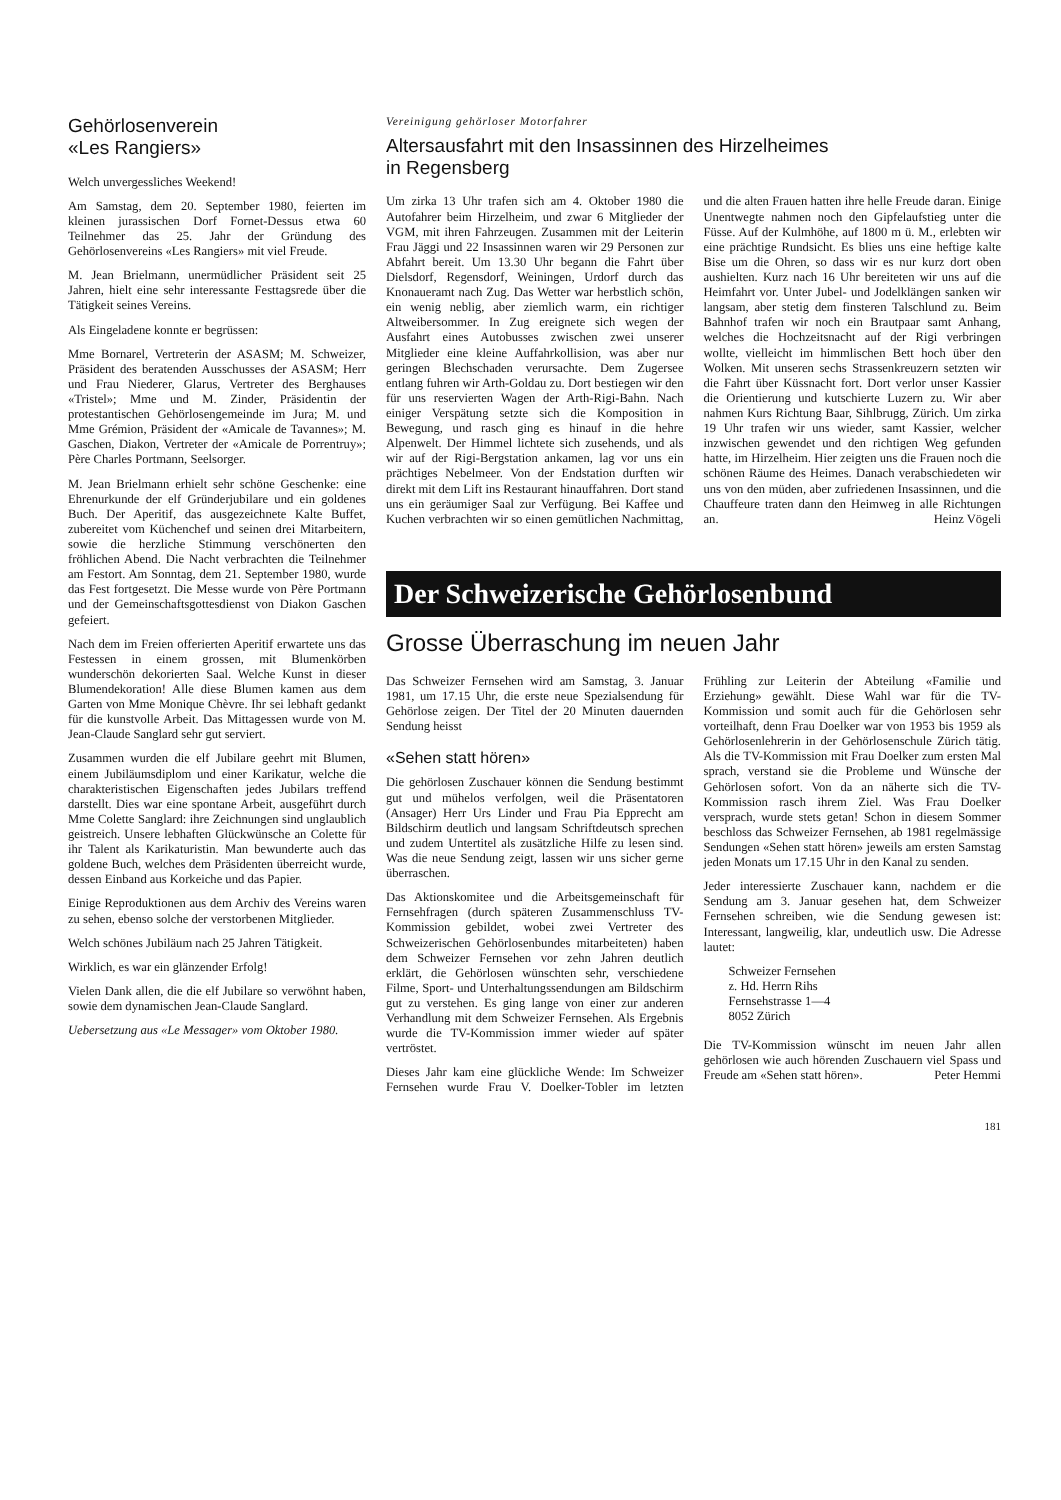Gehörlosenverein
«Les Rangiers»
Welch unvergessliches Weekend!
Am Samstag, dem 20. September 1980, feierten im kleinen jurassischen Dorf Fornet-Dessus etwa 60 Teilnehmer das 25. Jahr der Gründung des Gehörlosenvereins «Les Rangiers» mit viel Freude.
M. Jean Brielmann, unermüdlicher Präsident seit 25 Jahren, hielt eine sehr interessante Festtagsrede über die Tätigkeit seines Vereins.
Als Eingeladene konnte er begrüssen:
Mme Bornarel, Vertreterin der ASASM; M. Schweizer, Präsident des beratenden Ausschusses der ASASM; Herr und Frau Niederer, Glarus, Vertreter des Berghauses «Tristel»; Mme und M. Zinder, Präsidentin der protestantischen Gehörlosengemeinde im Jura; M. und Mme Grémion, Präsident der «Amicale de Tavannes»; M. Gaschen, Diakon, Vertreter der «Amicale de Porrentruy»; Père Charles Portmann, Seelsorger.
M. Jean Brielmann erhielt sehr schöne Geschenke: eine Ehrenurkunde der elf Gründerjubilare und ein goldenes Buch. Der Aperitif, das ausgezeichnete Kalte Buffet, zubereitet vom Küchenchef und seinen drei Mitarbeitern, sowie die herzliche Stimmung verschönerten den fröhlichen Abend. Die Nacht verbrachten die Teilnehmer am Festort. Am Sonntag, dem 21. September 1980, wurde das Fest fortgesetzt. Die Messe wurde von Père Portmann und der Gemeinschaftsgottesdienst von Diakon Gaschen gefeiert.
Nach dem im Freien offerierten Aperitif erwartete uns das Festessen in einem grossen, mit Blumenkörben wunderschön dekorierten Saal. Welche Kunst in dieser Blumendekoration! Alle diese Blumen kamen aus dem Garten von Mme Monique Chèvre. Ihr sei lebhaft gedankt für die kunstvolle Arbeit. Das Mittagessen wurde von M. Jean-Claude Sanglard sehr gut serviert.
Zusammen wurden die elf Jubilare geehrt mit Blumen, einem Jubiläumsdiplom und einer Karikatur, welche die charakteristischen Eigenschaften jedes Jubilars treffend darstellt. Dies war eine spontane Arbeit, ausgeführt durch Mme Colette Sanglard: ihre Zeichnungen sind unglaublich geistreich. Unsere lebhaften Glückwünsche an Colette für ihr Talent als Karikaturistin. Man bewunderte auch das goldene Buch, welches dem Präsidenten überreicht wurde, dessen Einband aus Korkeiche und das Papier.
Einige Reproduktionen aus dem Archiv des Vereins waren zu sehen, ebenso solche der verstorbenen Mitglieder.
Welch schönes Jubiläum nach 25 Jahren Tätigkeit.
Wirklich, es war ein glänzender Erfolg!
Vielen Dank allen, die die elf Jubilare so verwöhnt haben, sowie dem dynamischen Jean-Claude Sanglard.
Uebersetzung aus «Le Messager» vom Oktober 1980.
Vereinigung gehörloser Motorfahrer
Altersausfahrt mit den Insassinnen des Hirzelheimes
in Regensberg
Um zirka 13 Uhr trafen sich am 4. Oktober 1980 die Autofahrer beim Hirzelheim, und zwar 6 Mitglieder der VGM, mit ihren Fahrzeugen. Zusammen mit der Leiterin Frau Jäggi und 22 Insassinnen waren wir 29 Personen zur Abfahrt bereit. Um 13.30 Uhr begann die Fahrt über Dielsdorf, Regensdorf, Weiningen, Urdorf durch das Knonaueramt nach Zug. Das Wetter war herbstlich schön, ein wenig neblig, aber ziemlich warm, ein richtiger Altweibersommer. In Zug ereignete sich wegen der Ausfahrt eines Autobusses zwischen zwei unserer Mitglieder eine kleine Auffahrkollision, was aber nur geringen Blechschaden verursachte. Dem Zugersee entlang fuhren wir Arth-Goldau zu. Dort bestiegen wir den für uns reservierten Wagen der Arth-Rigi-Bahn. Nach einiger Verspätung setzte sich die Komposition in Bewegung, und rasch ging es hinauf in die hehre Alpenwelt. Der Himmel lichtete sich zusehends, und als wir auf der Rigi-Bergstation ankamen, lag vor uns ein prächtiges Nebelmeer. Von der Endstation durften wir direkt mit dem Lift ins Restaurant hinauffahren. Dort stand uns ein geräumiger Saal zur Verfügung. Bei Kaffee und Kuchen verbrachten wir so einen gemütlichen Nachmittag, und die alten Frauen hatten ihre helle Freude daran. Einige Unentwegte nahmen noch den Gipfelaufstieg unter die Füsse. Auf der Kulmhöhe, auf 1800 m ü. M., erlebten wir eine prächtige Rundsicht. Es blies uns eine heftige kalte Bise um die Ohren, so dass wir es nur kurz dort oben aushielten. Kurz nach 16 Uhr bereiteten wir uns auf die Heimfahrt vor. Unter Jubel- und Jodelklängen sanken wir langsam, aber stetig dem finsteren Talschlund zu. Beim Bahnhof trafen wir noch ein Brautpaar samt Anhang, welches die Hochzeitsnacht auf der Rigi verbringen wollte, vielleicht im himmlischen Bett hoch über den Wolken. Mit unseren sechs Strassenkreuzern setzten wir die Fahrt über Küssnacht fort. Dort verlor unser Kassier die Orientierung und kutschierte Luzern zu. Wir aber nahmen Kurs Richtung Baar, Sihlbrugg, Zürich. Um zirka 19 Uhr trafen wir uns wieder, samt Kassier, welcher inzwischen gewendet und den richtigen Weg gefunden hatte, im Hirzelheim. Hier zeigten uns die Frauen noch die schönen Räume des Heimes. Danach verabschiedeten wir uns von den müden, aber zufriedenen Insassinnen, und die Chauffeure traten dann den Heimweg in alle Richtungen an. Heinz Vögeli
Der Schweizerische Gehörlosenbund
Grosse Überraschung im neuen Jahr
Das Schweizer Fernsehen wird am Samstag, 3. Januar 1981, um 17.15 Uhr, die erste neue Spezialsendung für Gehörlose zeigen. Der Titel der 20 Minuten dauernden Sendung heisst
«Sehen statt hören»
Die gehörlosen Zuschauer können die Sendung bestimmt gut und mühelos verfolgen, weil die Präsentatoren (Ansager) Herr Urs Linder und Frau Pia Epprecht am Bildschirm deutlich und langsam Schriftdeutsch sprechen und zudem Untertitel als zusätzliche Hilfe zu lesen sind. Was die neue Sendung zeigt, lassen wir uns sicher gerne überraschen.
Das Aktionskomitee und die Arbeitsgemeinschaft für Fernsehfragen (durch späteren Zusammenschluss TV-Kommission gebildet, wobei zwei Vertreter des Schweizerischen Gehörlosenbundes mitarbeiteten) haben dem Schweizer Fernsehen vor zehn Jahren deutlich erklärt, die Gehörlosen wünschten sehr, verschiedene Filme, Sport- und Unterhaltungssendungen am Bildschirm gut zu verstehen. Es ging lange von einer zur anderen Verhandlung mit dem Schweizer Fernsehen. Als Ergebnis wurde die TV-Kommission immer wieder auf später vertröstet.
Dieses Jahr kam eine glückliche Wende: Im Schweizer Fernsehen wurde Frau V. Doelker-Tobler im letzten Frühling zur Leiterin der Abteilung «Familie und Erziehung» gewählt. Diese Wahl war für die TV-Kommission und somit auch für die Gehörlosen sehr vorteilhaft, denn Frau Doelker war von 1953 bis 1959 als Gehörlosenlehrerin in der Gehörlosenschule Zürich tätig. Als die TV-Kommission mit Frau Doelker zum ersten Mal sprach, verstand sie die Probleme und Wünsche der Gehörlosen sofort. Von da an näherte sich die TV-Kommission rasch ihrem Ziel. Was Frau Doelker versprach, wurde stets getan! Schon in diesem Sommer beschloss das Schweizer Fernsehen, ab 1981 regelmässige Sendungen «Sehen statt hören» jeweils am ersten Samstag jeden Monats um 17.15 Uhr in den Kanal zu senden.
Jeder interessierte Zuschauer kann, nachdem er die Sendung am 3. Januar gesehen hat, dem Schweizer Fernsehen schreiben, wie die Sendung gewesen ist: Interessant, langweilig, klar, undeutlich usw. Die Adresse lautet:
Schweizer Fernsehen
z. Hd. Herrn Rihs
Fernsehstrasse 1—4
8052 Zürich
Die TV-Kommission wünscht im neuen Jahr allen gehörlosen wie auch hörenden Zuschauern viel Spass und Freude am «Sehen statt hören». Peter Hemmi
181